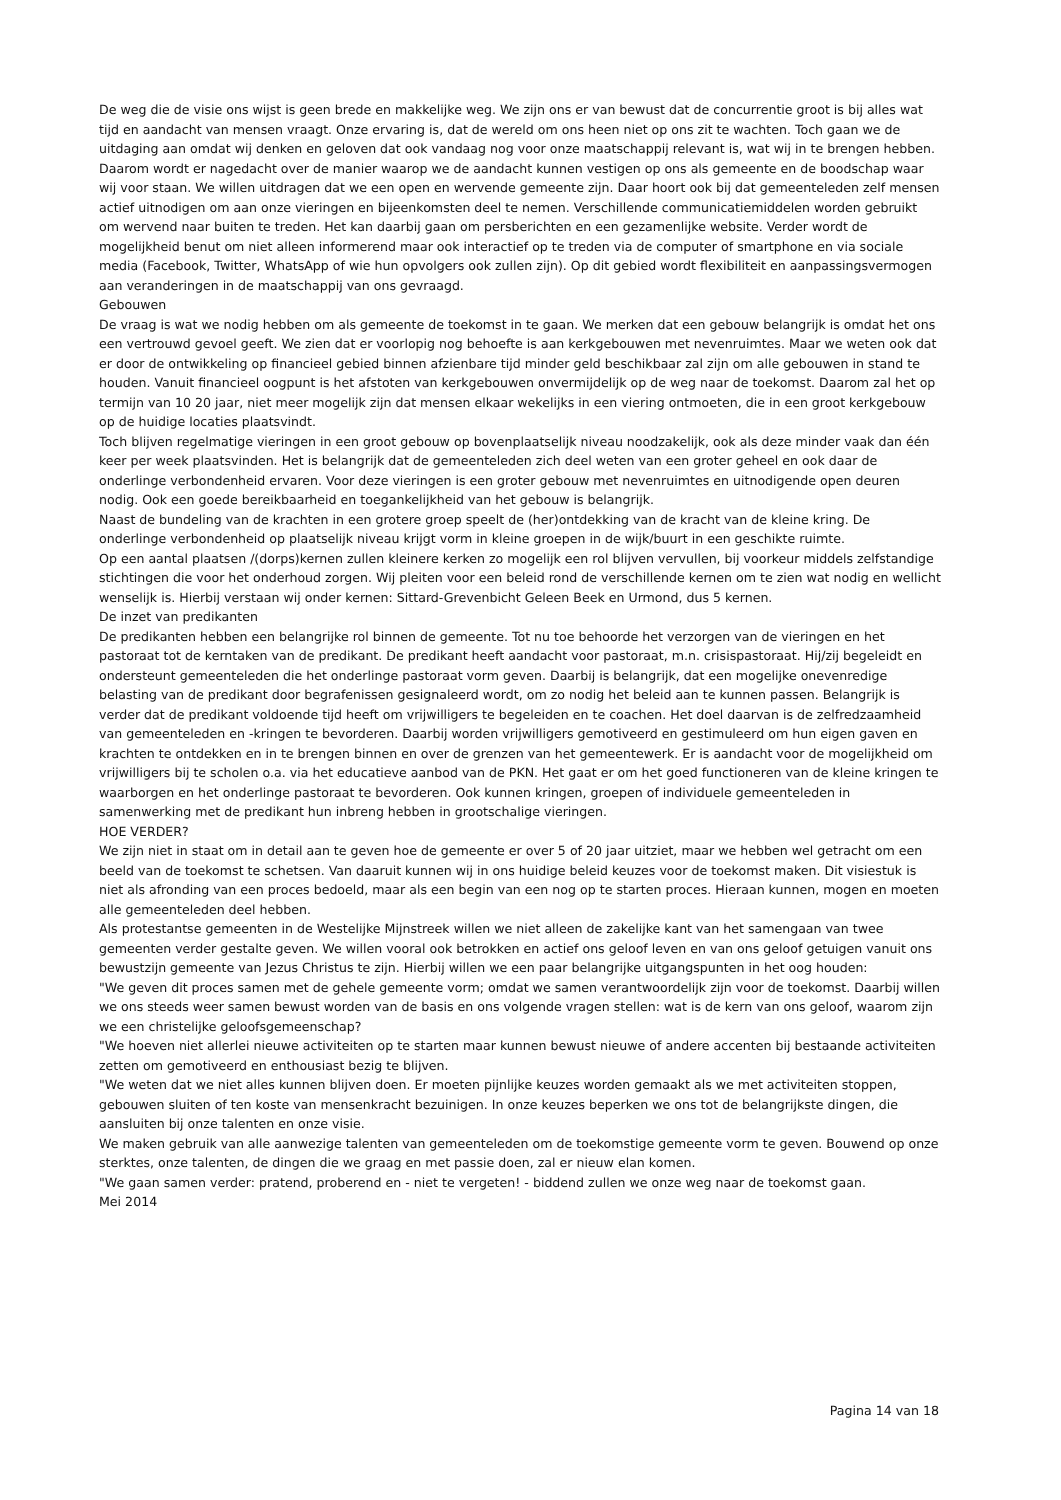De weg die de visie ons wijst is geen brede en makkelijke weg. We zijn ons er van bewust dat de concurrentie groot is bij alles wat tijd en aandacht van mensen vraagt. Onze ervaring is, dat de wereld om ons heen niet op ons zit te wachten. Toch gaan we de uitdaging aan omdat wij denken en geloven dat ook vandaag nog voor onze maatschappij relevant is, wat wij in te brengen hebben. Daarom wordt er nagedacht over de manier waarop we de aandacht kunnen vestigen op ons als gemeente en de boodschap waar wij voor staan. We willen uitdragen dat we een open en wervende gemeente zijn. Daar hoort ook bij dat gemeenteleden zelf mensen actief uitnodigen om aan onze vieringen en bijeenkomsten deel te nemen. Verschillende communicatiemiddelen worden gebruikt om wervend naar buiten te treden. Het kan daarbij gaan om persberichten en een gezamenlijke website. Verder wordt de mogelijkheid benut om niet alleen informerend maar ook interactief op te treden via de computer of smartphone en via sociale media (Facebook, Twitter, WhatsApp of wie hun opvolgers ook zullen zijn). Op dit gebied wordt flexibiliteit en aanpassingsvermogen aan veranderingen in de maatschappij van ons gevraagd.
Gebouwen
De vraag is wat we nodig hebben om als gemeente de toekomst in te gaan. We merken dat een gebouw belangrijk is omdat het ons een vertrouwd gevoel geeft. We zien dat er voorlopig nog behoefte is aan kerkgebouwen met nevenruimtes. Maar we weten ook dat er door de ontwikkeling op financieel gebied binnen afzienbare tijd minder geld beschikbaar zal zijn om alle gebouwen in stand te houden. Vanuit financieel oogpunt is het afstoten van kerkgebouwen onvermijdelijk op de weg naar de toekomst. Daarom zal het op termijn van 10 20 jaar, niet meer mogelijk zijn dat mensen elkaar wekelijks in een viering ontmoeten, die in een groot kerkgebouw op de huidige locaties plaatsvindt.
Toch blijven regelmatige vieringen in een groot gebouw op bovenplaatselijk niveau noodzakelijk, ook als deze minder vaak dan één keer per week plaatsvinden. Het is belangrijk dat de gemeenteleden zich deel weten van een groter geheel en ook daar de onderlinge verbondenheid ervaren. Voor deze vieringen is een groter gebouw met nevenruimtes en uitnodigende open deuren nodig. Ook een goede bereikbaarheid en toegankelijkheid van het gebouw is belangrijk.
Naast de bundeling van de krachten in een grotere groep speelt de (her)ontdekking van de kracht van de kleine kring. De onderlinge verbondenheid op plaatselijk niveau krijgt vorm in kleine groepen in de wijk/buurt in een geschikte ruimte.
Op een aantal plaatsen /(dorps)kernen zullen kleinere kerken zo mogelijk een rol blijven vervullen, bij voorkeur middels zelfstandige stichtingen die voor het onderhoud zorgen. Wij pleiten voor een beleid rond de verschillende kernen om te zien wat nodig en wellicht wenselijk is. Hierbij verstaan wij onder kernen: Sittard-Grevenbicht Geleen Beek en Urmond, dus 5 kernen.
De inzet van predikanten
De predikanten hebben een belangrijke rol binnen de gemeente. Tot nu toe behoorde het verzorgen van de vieringen en het pastoraat tot de kerntaken van de predikant. De predikant heeft aandacht voor pastoraat, m.n. crisispastoraat. Hij/zij begeleidt en ondersteunt gemeenteleden die het onderlinge pastoraat vorm geven. Daarbij is belangrijk, dat een mogelijke onevenredige belasting van de predikant door begrafenissen gesignaleerd wordt, om zo nodig het beleid aan te kunnen passen. Belangrijk is verder dat de predikant voldoende tijd heeft om vrijwilligers te begeleiden en te coachen. Het doel daarvan is de zelfredzaamheid van gemeenteleden en -kringen te bevorderen. Daarbij worden vrijwilligers gemotiveerd en gestimuleerd om hun eigen gaven en krachten te ontdekken en in te brengen binnen en over de grenzen van het gemeentewerk. Er is aandacht voor de mogelijkheid om vrijwilligers bij te scholen o.a. via het educatieve aanbod van de PKN. Het gaat er om het goed functioneren van de kleine kringen te waarborgen en het onderlinge pastoraat te bevorderen. Ook kunnen kringen, groepen of individuele gemeenteleden in samenwerking met de predikant hun inbreng hebben in grootschalige vieringen.
HOE VERDER?
We zijn niet in staat om in detail aan te geven hoe de gemeente er over 5 of 20 jaar uitziet, maar we hebben wel getracht om een beeld van de toekomst te schetsen. Van daaruit kunnen wij in ons huidige beleid keuzes voor de toekomst maken. Dit visiestuk is niet als afronding van een proces bedoeld, maar als een begin van een nog op te starten proces. Hieraan kunnen, mogen en moeten alle gemeenteleden deel hebben.
Als protestantse gemeenten in de Westelijke Mijnstreek willen we niet alleen de zakelijke kant van het samengaan van twee gemeenten verder gestalte geven. We willen vooral ook betrokken en actief ons geloof leven en van ons geloof getuigen vanuit ons bewustzijn gemeente van Jezus Christus te zijn. Hierbij willen we een paar belangrijke uitgangspunten in het oog houden:
"We geven dit proces samen met de gehele gemeente vorm; omdat we samen verantwoordelijk zijn voor de toekomst. Daarbij willen we ons steeds weer samen bewust worden van de basis en ons volgende vragen stellen: wat is de kern van ons geloof, waarom zijn we een christelijke geloofsgemeenschap?
"We hoeven niet allerlei nieuwe activiteiten op te starten maar kunnen bewust nieuwe of andere accenten bij bestaande activiteiten zetten om gemotiveerd en enthousiast bezig te blijven.
"We weten dat we niet alles kunnen blijven doen. Er moeten pijnlijke keuzes worden gemaakt als we met activiteiten stoppen, gebouwen sluiten of ten koste van mensenkracht bezuinigen. In onze keuzes beperken we ons tot de belangrijkste dingen, die aansluiten bij onze talenten en onze visie.
We maken gebruik van alle aanwezige talenten van gemeenteleden om de toekomstige gemeente vorm te geven. Bouwend op onze sterktes, onze talenten, de dingen die we graag en met passie doen, zal er nieuw elan komen.
"We gaan samen verder: pratend, proberend en - niet te vergeten! - biddend zullen we onze weg naar de toekomst gaan.
Mei 2014
Pagina 14 van 18